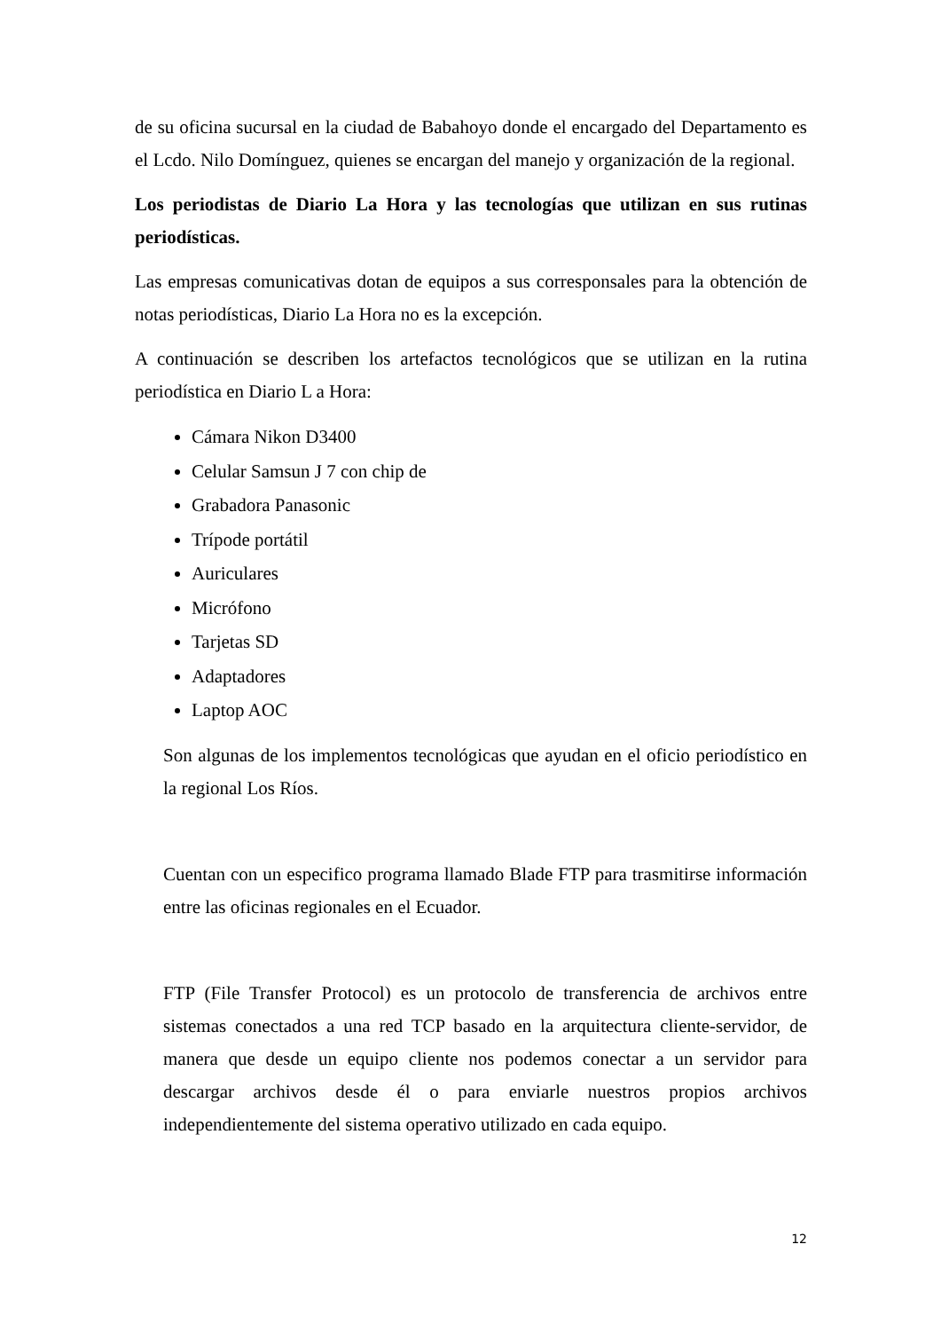de su oficina sucursal en la ciudad de Babahoyo donde el encargado del Departamento es el Lcdo. Nilo Domínguez, quienes se encargan del manejo y organización de la regional.
Los periodistas de Diario La Hora y las tecnologías que utilizan en sus rutinas periodísticas.
Las empresas comunicativas dotan de equipos a sus corresponsales para la obtención de notas periodísticas, Diario La Hora no es la excepción.
A continuación se describen los artefactos tecnológicos que se utilizan en la rutina periodística en Diario L a Hora:
Cámara Nikon D3400
Celular Samsun J 7 con chip de
Grabadora Panasonic
Trípode portátil
Auriculares
Micrófono
Tarjetas SD
Adaptadores
Laptop AOC
Son algunas de los implementos tecnológicas que ayudan en el oficio periodístico en la regional Los Ríos.
Cuentan con un especifico programa llamado Blade FTP para trasmitirse información entre las oficinas regionales en el Ecuador.
FTP (File Transfer Protocol) es un protocolo de transferencia de archivos entre sistemas conectados a una red TCP basado en la arquitectura cliente-servidor, de manera que desde un equipo cliente nos podemos conectar a un servidor para descargar archivos desde él o para enviarle nuestros propios archivos independientemente del sistema operativo utilizado en cada equipo.
12